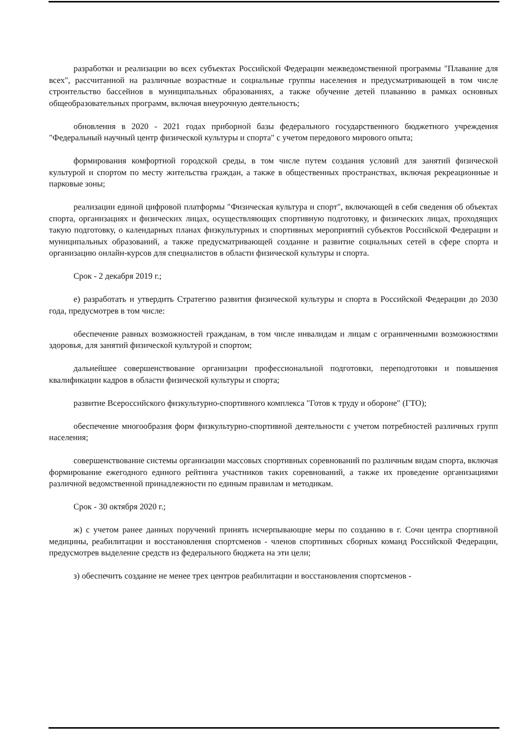разработки и реализации во всех субъектах Российской Федерации межведомственной программы "Плавание для всех", рассчитанной на различные возрастные и социальные группы населения и предусматривающей в том числе строительство бассейнов в муниципальных образованиях, а также обучение детей плаванию в рамках основных общеобразовательных программ, включая внеурочную деятельность;
обновления в 2020 - 2021 годах приборной базы федерального государственного бюджетного учреждения "Федеральный научный центр физической культуры и спорта" с учетом передового мирового опыта;
формирования комфортной городской среды, в том числе путем создания условий для занятий физической культурой и спортом по месту жительства граждан, а также в общественных пространствах, включая рекреационные и парковые зоны;
реализации единой цифровой платформы "Физическая культура и спорт", включающей в себя сведения об объектах спорта, организациях и физических лицах, осуществляющих спортивную подготовку, и физических лицах, проходящих такую подготовку, о календарных планах физкультурных и спортивных мероприятий субъектов Российской Федерации и муниципальных образований, а также предусматривающей создание и развитие социальных сетей в сфере спорта и организацию онлайн-курсов для специалистов в области физической культуры и спорта.
Срок - 2 декабря 2019 г.;
е) разработать и утвердить Стратегию развития физической культуры и спорта в Российской Федерации до 2030 года, предусмотрев в том числе:
обеспечение равных возможностей гражданам, в том числе инвалидам и лицам с ограниченными возможностями здоровья, для занятий физической культурой и спортом;
дальнейшее совершенствование организации профессиональной подготовки, переподготовки и повышения квалификации кадров в области физической культуры и спорта;
развитие Всероссийского физкультурно-спортивного комплекса "Готов к труду и обороне" (ГТО);
обеспечение многообразия форм физкультурно-спортивной деятельности с учетом потребностей различных групп населения;
совершенствование системы организации массовых спортивных соревнований по различным видам спорта, включая формирование ежегодного единого рейтинга участников таких соревнований, а также их проведение организациями различной ведомственной принадлежности по единым правилам и методикам.
Срок - 30 октября 2020 г.;
ж) с учетом ранее данных поручений принять исчерпывающие меры по созданию в г. Сочи центра спортивной медицины, реабилитации и восстановления спортсменов - членов спортивных сборных команд Российской Федерации, предусмотрев выделение средств из федерального бюджета на эти цели;
з) обеспечить создание не менее трех центров реабилитации и восстановления спортсменов -